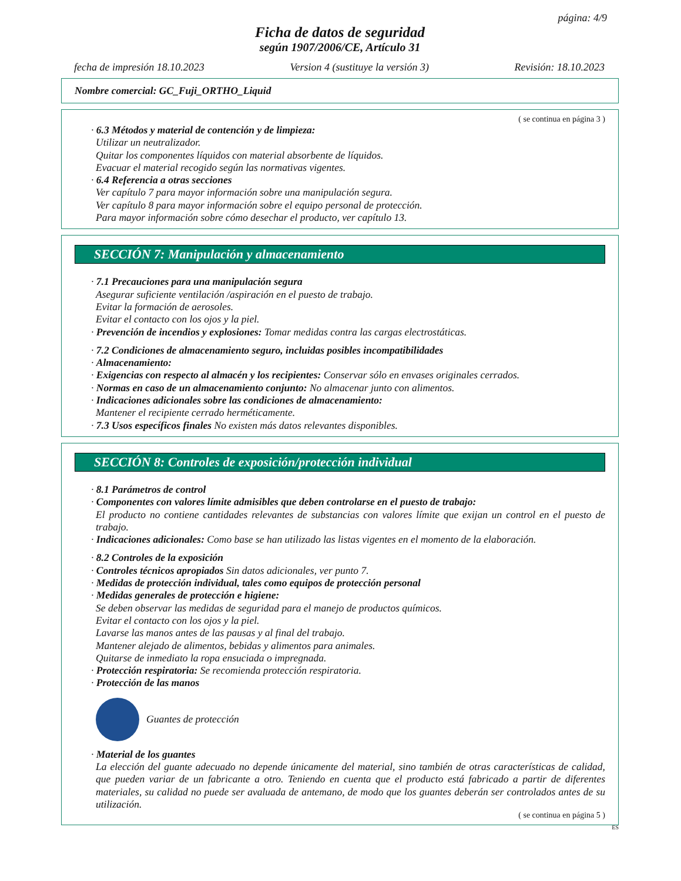página: 4/9
Ficha de datos de seguridad
según 1907/2006/CE, Artículo 31
fecha de impresión 18.10.2023 Version 4 (sustituye la versión 3) Revisión: 18.10.2023
Nombre comercial: GC_Fuji_ORTHO_Liquid
( se continua en página 3 )
· 6.3 Métodos y material de contención y de limpieza:
Utilizar un neutralizador.
Quitar los componentes líquidos con material absorbente de líquidos.
Evacuar el material recogido según las normativas vigentes.
· 6.4 Referencia a otras secciones
Ver capítulo 7 para mayor información sobre una manipulación segura.
Ver capítulo 8 para mayor información sobre el equipo personal de protección.
Para mayor información sobre cómo desechar el producto, ver capítulo 13.
SECCIÓN 7: Manipulación y almacenamiento
· 7.1 Precauciones para una manipulación segura
Asegurar suficiente ventilación /aspiración en el puesto de trabajo.
Evitar la formación de aerosoles.
Evitar el contacto con los ojos y la piel.
· Prevención de incendios y explosiones: Tomar medidas contra las cargas electrostáticas.
· 7.2 Condiciones de almacenamiento seguro, incluidas posibles incompatibilidades
· Almacenamiento:
· Exigencias con respecto al almacén y los recipientes: Conservar sólo en envases originales cerrados.
· Normas en caso de un almacenamiento conjunto: No almacenar junto con alimentos.
· Indicaciones adicionales sobre las condiciones de almacenamiento:
Mantener el recipiente cerrado herméticamente.
· 7.3 Usos específicos finales No existen más datos relevantes disponibles.
SECCIÓN 8: Controles de exposición/protección individual
· 8.1 Parámetros de control
· Componentes con valores límite admisibles que deben controlarse en el puesto de trabajo:
El producto no contiene cantidades relevantes de substancias con valores límite que exijan un control en el puesto de trabajo.
· Indicaciones adicionales: Como base se han utilizado las listas vigentes en el momento de la elaboración.
· 8.2 Controles de la exposición
· Controles técnicos apropiados Sin datos adicionales, ver punto 7.
· Medidas de protección individual, tales como equipos de protección personal
· Medidas generales de protección e higiene:
Se deben observar las medidas de seguridad para el manejo de productos químicos.
Evitar el contacto con los ojos y la piel.
Lavarse las manos antes de las pausas y al final del trabajo.
Mantener alejado de alimentos, bebidas y alimentos para animales.
Quitarse de inmediato la ropa ensuciada o impregnada.
· Protección respiratoria: Se recomienda protección respiratoria.
· Protección de las manos
Guantes de protección
· Material de los guantes
La elección del guante adecuado no depende únicamente del material, sino también de otras características de calidad, que pueden variar de un fabricante a otro. Teniendo en cuenta que el producto está fabricado a partir de diferentes materiales, su calidad no puede ser avaluada de antemano, de modo que los guantes deberán ser controlados antes de su utilización.
( se continua en página 5 )
ES